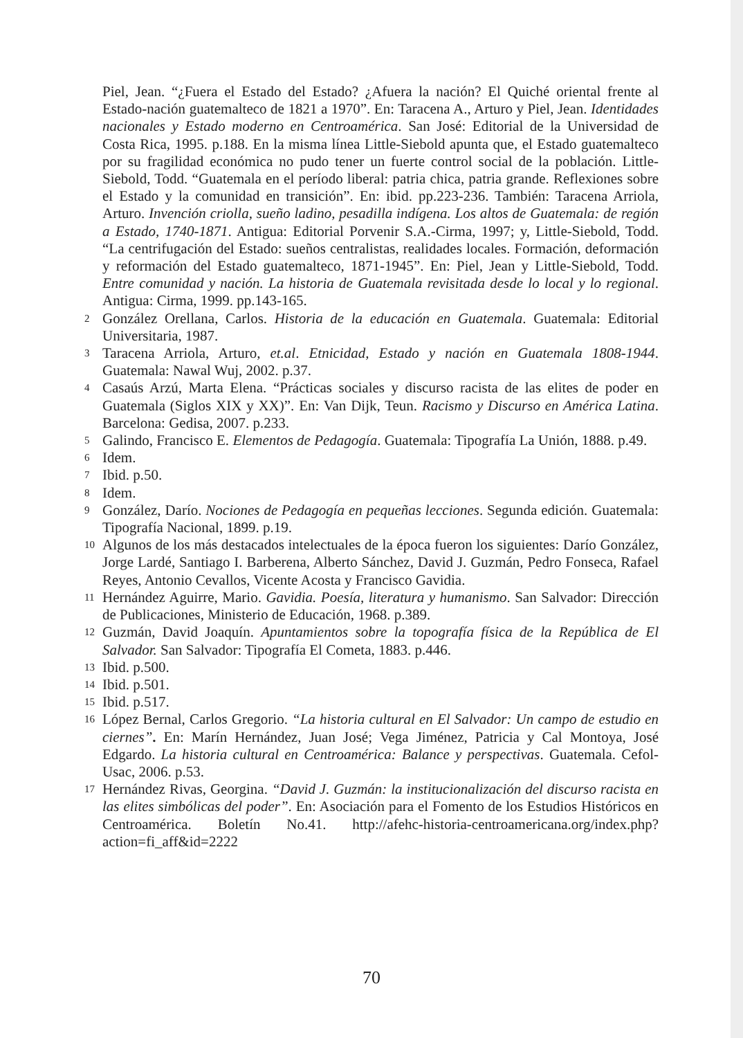Piel, Jean. “¿Fuera el Estado del Estado? ¿Afuera la nación? El Quiché oriental frente al Estado-nación guatemalteco de 1821 a 1970”. En: Taracena A., Arturo y Piel, Jean. Identidades nacionales y Estado moderno en Centroamérica. San José: Editorial de la Universidad de Costa Rica, 1995. p.188. En la misma línea Little-Siebold apunta que, el Estado guatemalteco por su fragilidad económica no pudo tener un fuerte control social de la población. Little-Siebold, Todd. “Guatemala en el período liberal: patria chica, patria grande. Reflexiones sobre el Estado y la comunidad en transición”. En: ibid. pp.223-236. También: Taracena Arriola, Arturo. Invención criolla, sueño ladino, pesadilla indígena. Los altos de Guatemala: de región a Estado, 1740-1871. Antigua: Editorial Porvenir S.A.-Cirma, 1997; y, Little-Siebold, Todd. “La centrifugación del Estado: sueños centralistas, realidades locales. Formación, deformación y reformación del Estado guatemalteco, 1871-1945”. En: Piel, Jean y Little-Siebold, Todd. Entre comunidad y nación. La historia de Guatemala revisitada desde lo local y lo regional. Antigua: Cirma, 1999. pp.143-165.
2 González Orellana, Carlos. Historia de la educación en Guatemala. Guatemala: Editorial Universitaria, 1987.
3 Taracena Arriola, Arturo, et.al. Etnicidad, Estado y nación en Guatemala 1808-1944. Guatemala: Nawal Wuj, 2002. p.37.
4 Casaús Arzú, Marta Elena. “Prácticas sociales y discurso racista de las elites de poder en Guatemala (Siglos XIX y XX)”. En: Van Dijk, Teun. Racismo y Discurso en América Latina. Barcelona: Gedisa, 2007. p.233.
5 Galindo, Francisco E. Elementos de Pedagogía. Guatemala: Tipografía La Unión, 1888. p.49.
6 Idem.
7 Ibid. p.50.
8 Idem.
9 González, Darío. Nociones de Pedagogía en pequeñas lecciones. Segunda edición. Guatemala: Tipografía Nacional, 1899. p.19.
10 Algunos de los más destacados intelectuales de la época fueron los siguientes: Darío González, Jorge Lardé, Santiago I. Barberena, Alberto Sánchez, David J. Guzmán, Pedro Fonseca, Rafael Reyes, Antonio Cevallos, Vicente Acosta y Francisco Gavidia.
11 Hernández Aguirre, Mario. Gavidia. Poesía, literatura y humanismo. San Salvador: Dirección de Publicaciones, Ministerio de Educación, 1968. p.389.
12 Guzmán, David Joaquín. Apuntamientos sobre la topografía física de la República de El Salvador. San Salvador: Tipografía El Cometa, 1883. p.446.
13 Ibid. p.500.
14 Ibid. p.501.
15 Ibid. p.517.
16 López Bernal, Carlos Gregorio. “La historia cultural en El Salvador: Un campo de estudio en ciernes”. En: Marín Hernández, Juan José; Vega Jiménez, Patricia y Cal Montoya, José Edgardo. La historia cultural en Centroamérica: Balance y perspectivas. Guatemala. Cefol-Usac, 2006. p.53.
17 Hernández Rivas, Georgina. “David J. Guzmán: la institucionalización del discurso racista en las elites simbólicas del poder”. En: Asociación para el Fomento de los Estudios Históricos en Centroamérica. Boletín No.41. http://afehc-historia-centroamericana.org/index.php?action=fi_aff&id=2222
70